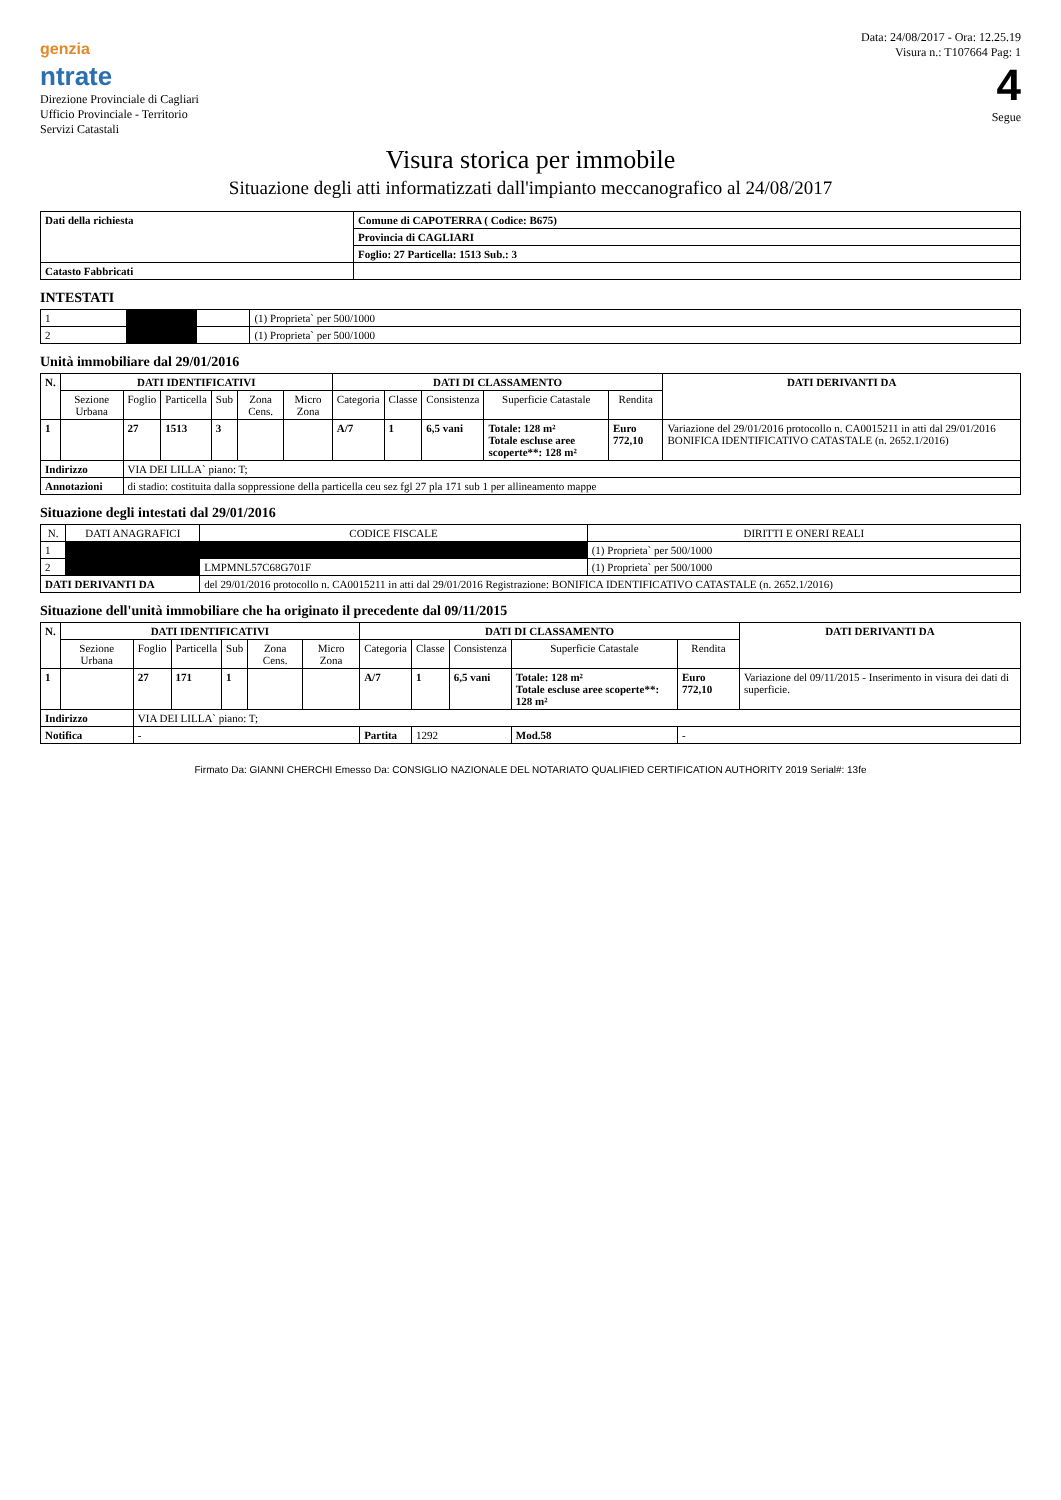genzia
ntrate
Direzione Provinciale di Cagliari
Ufficio Provinciale - Territorio
Servizi Catastali
Data: 24/08/2017 - Ora: 12.25.19
Visura n.: T107664 Pag: 1
4
Segue
Visura storica per immobile
Situazione degli atti informatizzati dall'impianto meccanografico al 24/08/2017
| Dati della richiesta | Comune di CAPOTERRA ( Codice: B675) |
| | Provincia di CAGLIARI |
| | Foglio: 27 Particella: 1513 Sub.: 3 |
| Catasto Fabbricati | |
INTESTATI
| 1 | | | (1) Proprieta` per 500/1000 |
| 2 | | | (1) Proprieta` per 500/1000 |
Unità immobiliare dal 29/01/2016
| N. | DATI IDENTIFICATIVI | | | | | | DATI DI CLASSAMENTO | | | | | DATI DERIVANTI DA |
| --- | --- | --- | --- | --- | --- | --- | --- | --- | --- | --- | --- | --- |
| | Sezione Urbana | Foglio | Particella | Sub | Zona Cens. | Micro Zona | Categoria | Classe | Consistenza | Superficie Catastale | Rendita | |
| 1 | | 27 | 1513 | 3 | | | A/7 | 1 | 6,5 vani | Totale: 128 m² Totale escluse aree scoperte**: 128 m² | Euro 772,10 | Variazione del 29/01/2016 protocollo n. CA0015211 in atti dal 29/01/2016 BONIFICA IDENTIFICATIVO CATASTALE (n. 2652.1/2016) |
| Indirizzo | | VIA DEI LILLA` piano: T; | | | | | | | | | | |
| Annotazioni | | di stadio: costituita dalla soppressione della particella ceu sez fgl 27 pla 171 sub 1 per allineamento mappe | | | | | | | | | | |
Situazione degli intestati dal 29/01/2016
| N. | DATI ANAGRAFICI | CODICE FISCALE | DIRITTI E ONERI REALI |
| --- | --- | --- | --- |
| 1 | | | (1) Proprieta` per 500/1000 |
| 2 | | LMPMNL57C68G701F | (1) Proprieta` per 500/1000 |
| DATI DERIVANTI DA | | del 29/01/2016 protocollo n. CA0015211 in atti dal 29/01/2016 Registrazione: BONIFICA IDENTIFICATIVO CATASTALE (n. 2652.1/2016) | |
Situazione dell'unità immobiliare che ha originato il precedente dal 09/11/2015
| N. | DATI IDENTIFICATIVI | | | | | | DATI DI CLASSAMENTO | | | | | DATI DERIVANTI DA |
| --- | --- | --- | --- | --- | --- | --- | --- | --- | --- | --- | --- | --- |
| | Sezione Urbana | Foglio | Particella | Sub | Zona Cens. | Micro Zona | Categoria | Classe | Consistenza | Superficie Catastale | Rendita | |
| 1 | | 27 | 171 | 1 | | | A/7 | 1 | 6,5 vani | Totale: 128 m² Totale escluse aree scoperte**: 128 m² | Euro 772,10 | Variazione del 09/11/2015 - Inserimento in visura dei dati di superficie. |
| Indirizzo | | VIA DEI LILLA` piano: T; | | | | | | | | | | |
| Notifica | | - | | | | | Partita | 1292 | | Mod.58 | - | |
Firmato Da: GIANNI CHERCHI Emesso Da: CONSIGLIO NAZIONALE DEL NOTARIATO QUALIFIED CERTIFICATION AUTHORITY 2019 Serial#: 13fe